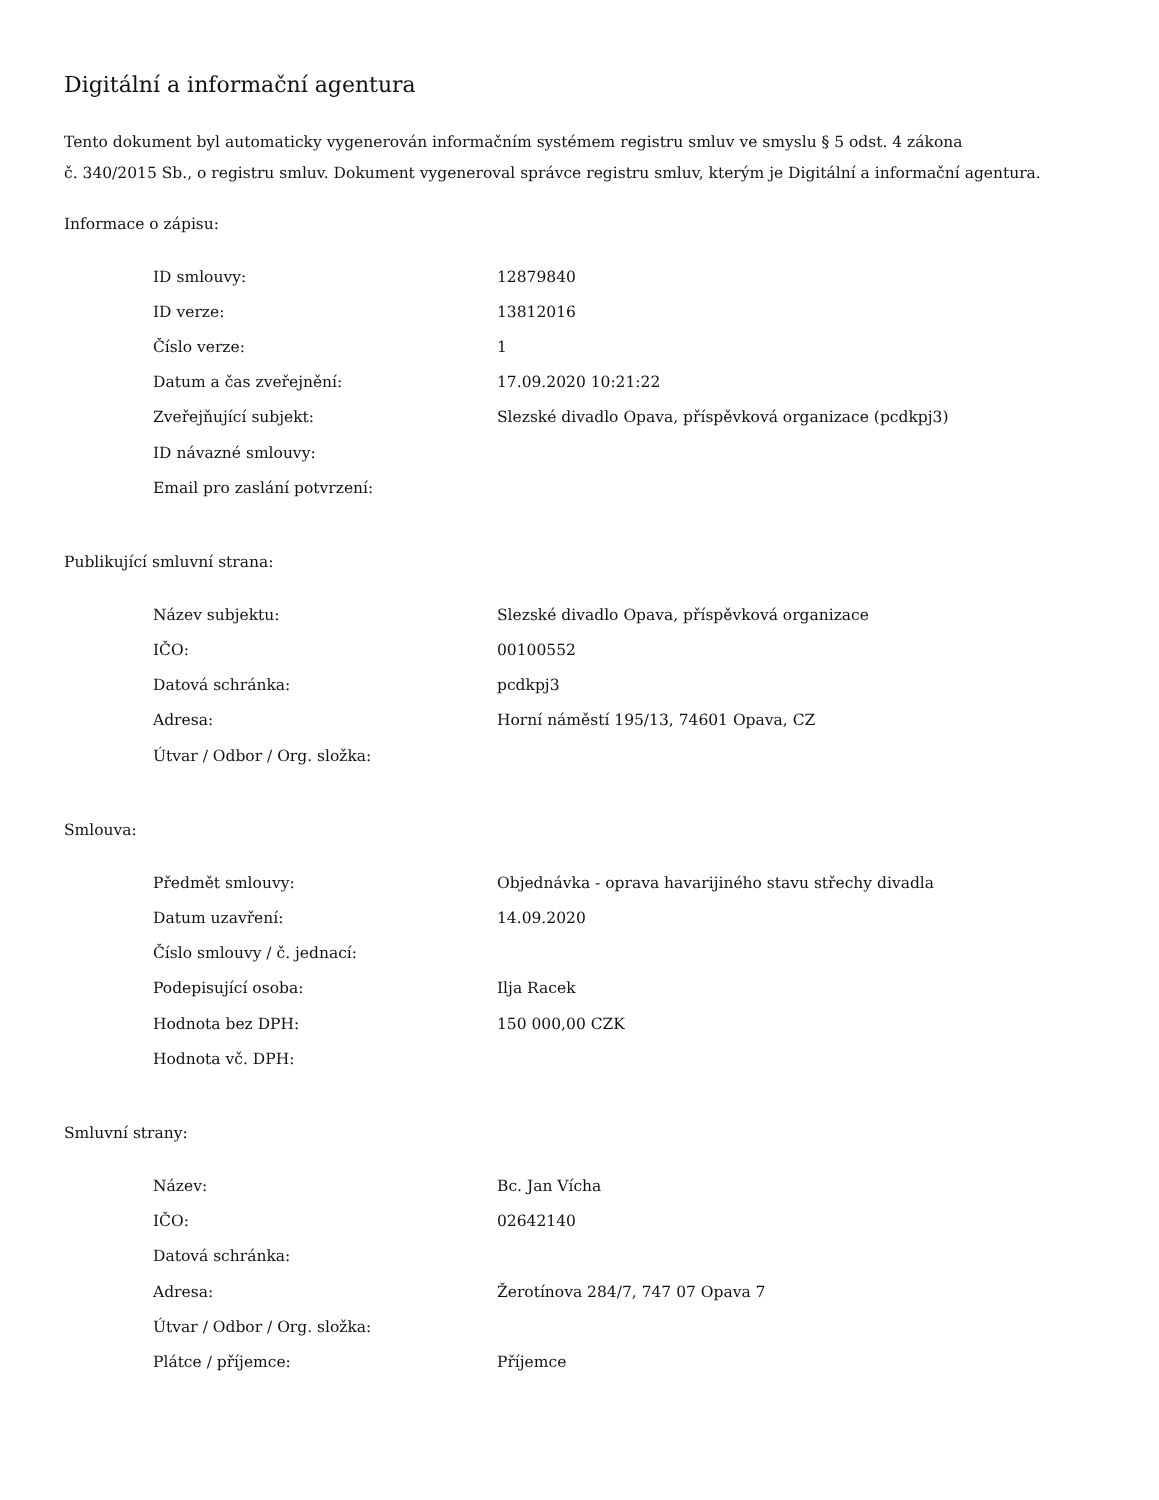Digitální a informační agentura
Tento dokument byl automaticky vygenerován informačním systémem registru smluv ve smyslu § 5 odst. 4 zákona
č. 340/2015 Sb., o registru smluv. Dokument vygeneroval správce registru smluv, kterým je Digitální a informační agentura.
Informace o zápisu:
| ID smlouvy: | 12879840 |
| ID verze: | 13812016 |
| Číslo verze: | 1 |
| Datum a čas zveřejnění: | 17.09.2020 10:21:22 |
| Zveřejňující subjekt: | Slezské divadlo Opava, příspěvková organizace (pcdkpj3) |
| ID návazné smlouvy: | |
| Email pro zaslání potvrzení: | |
Publikující smluvní strana:
| Název subjektu: | Slezské divadlo Opava, příspěvková organizace |
| IČO: | 00100552 |
| Datová schránka: | pcdkpj3 |
| Adresa: | Horní náměstí 195/13, 74601 Opava, CZ |
| Útvar / Odbor / Org. složka: | |
Smlouva:
| Předmět smlouvy: | Objednávka - oprava havarijiného stavu střechy divadla |
| Datum uzavření: | 14.09.2020 |
| Číslo smlouvy / č. jednací: | |
| Podepisující osoba: | Ilja Racek |
| Hodnota bez DPH: | 150 000,00 CZK |
| Hodnota vč. DPH: | |
Smluvní strany:
| Název: | Bc. Jan Vícha |
| IČO: | 02642140 |
| Datová schránka: | |
| Adresa: | Žerotínova 284/7, 747 07 Opava 7 |
| Útvar / Odbor / Org. složka: | |
| Plátce / příjemce: | Příjemce |